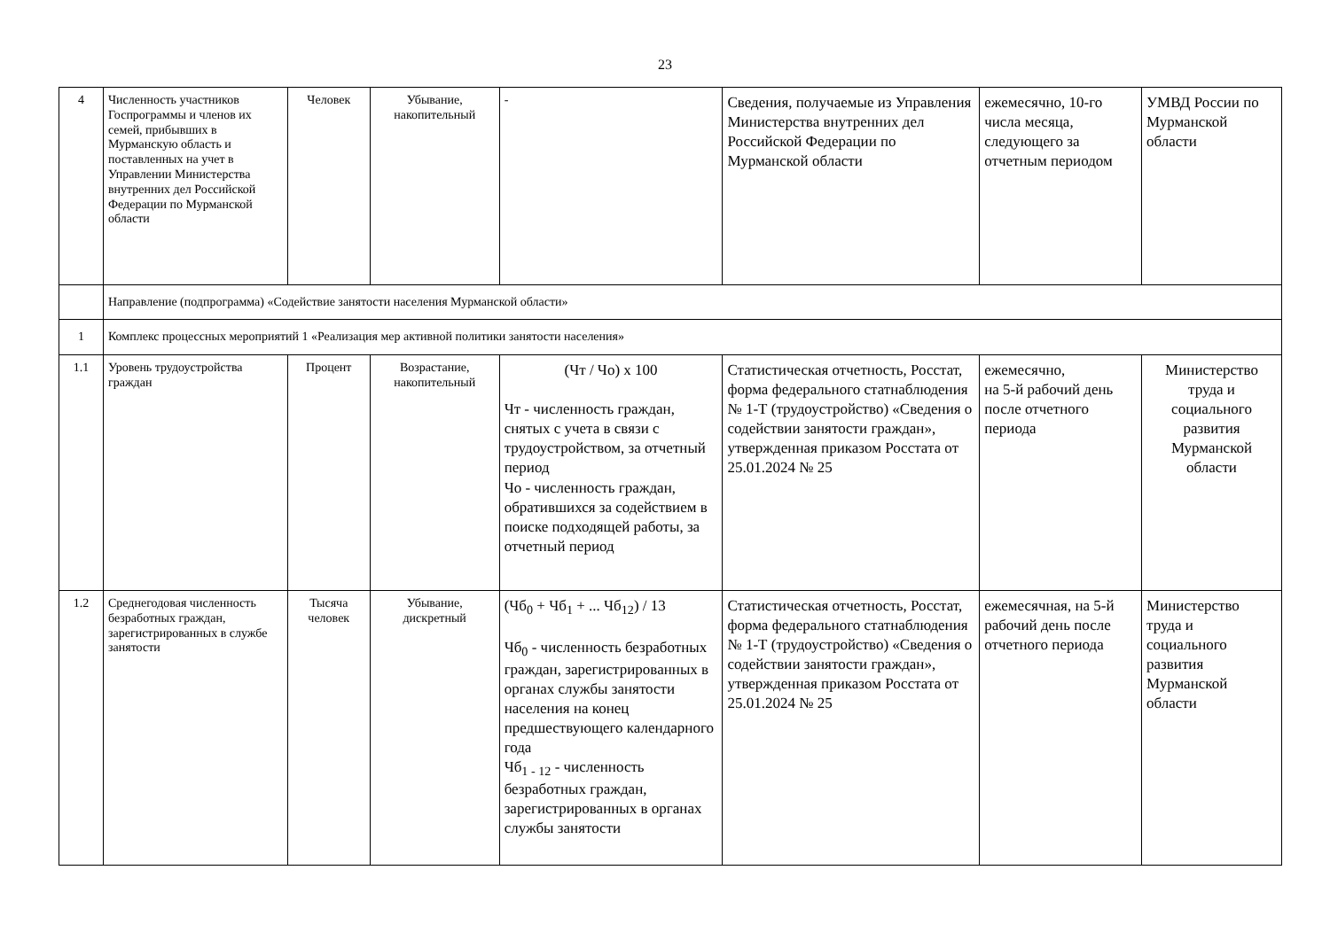23
| 4 | Численность участников Госпрограммы и членов их семей, прибывших в Мурманскую область и поставленных на учет в Управлении Министерства внутренних дел Российской Федерации по Мурманской области | Человек | Убывание, накопительный | - | Сведения, получаемые из Управления Министерства внутренних дел Российской Федерации по Мурманской области | ежемесячно, 10-го числа месяца, следующего за отчетным периодом | УМВД России по Мурманской области |
| | Направление (подпрограмма) «Содействие занятости населения Мурманской области» | | | | | | |
| 1 | Комплекс процессных мероприятий 1 «Реализация мер активной политики занятости населения» | | | | | | |
| 1.1 | Уровень трудоустройства граждан | Процент | Возрастание, накопительный | (Чт / Чо) х 100 Чт - численность граждан, снятых с учета в связи с трудоустройством, за отчетный период Чо - численность граждан, обратившихся за содействием в поиске подходящей работы, за отчетный период | Статистическая отчетность, Росстат, форма федерального статнаблюдения № 1-Т (трудоустройство) «Сведения о содействии занятости граждан», утвержденная приказом Росстата от 25.01.2024 № 25 | ежемесячно, на 5-й рабочий день после отчетного периода | Министерство труда и социального развития Мурманской области |
| 1.2 | Среднегодовая численность безработных граждан, зарегистрированных в службе занятости | Тысяча человек | Убывание, дискретный | (Чб<sub>0</sub> + Чб<sub>1</sub> + ... Чб<sub>12</sub>) / 13 Чб<sub>0</sub> - численность безработных граждан, зарегистрированных в органах службы занятости населения на конец предшествующего календарного года Чб<sub>1 - 12</sub> - численность безработных граждан, зарегистрированных в органах службы занятости | Статистическая отчетность, Росстат, форма федерального статнаблюдения № 1-Т (трудоустройство) «Сведения о содействии занятости граждан», утвержденная приказом Росстата от 25.01.2024 № 25 | ежемесячная, на 5-й рабочий день после отчетного периода | Министерство труда и социального развития Мурманской области |